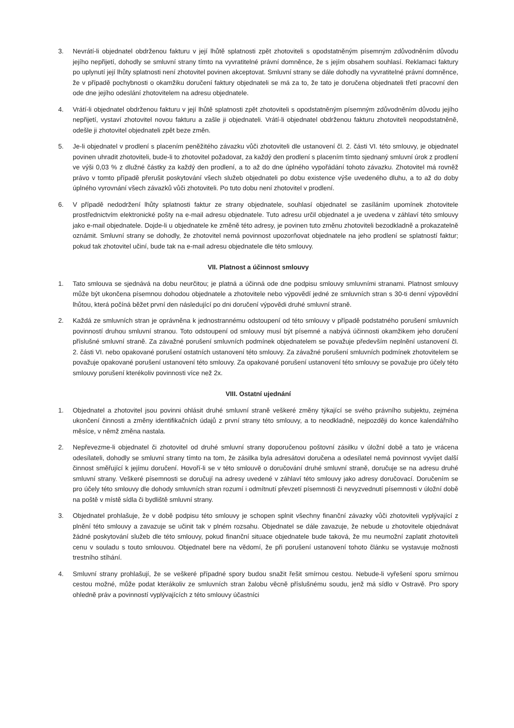3. Nevrátí-li objednatel obdrženou fakturu v její lhůtě splatnosti zpět zhotoviteli s opodstatněným písemným zdůvodněním důvodu jejího nepřijetí, dohodly se smluvní strany tímto na vyvratitelné právní domněnce, že s jejím obsahem souhlasí. Reklamaci faktury po uplynutí její lhůty splatnosti není zhotovitel povinen akceptovat. Smluvní strany se dále dohodly na vyvratitelné právní domněnce, že v případě pochybnosti o okamžiku doručení faktury objednateli se má za to, že tato je doručena objednateli třetí pracovní den ode dne jejího odeslání zhotovitelem na adresu objednatele.
4. Vrátí-li objednatel obdrženou fakturu v její lhůtě splatnosti zpět zhotoviteli s opodstatněným písemným zdůvodněním důvodu jejího nepřijetí, vystaví zhotovitel novou fakturu a zašle ji objednateli. Vrátí-li objednatel obdrženou fakturu zhotoviteli neopodstatněně, odešle ji zhotovitel objednateli zpět beze změn.
5. Je-li objednatel v prodlení s placením peněžitého závazku vůči zhotoviteli dle ustanovení čl. 2. části VI. této smlouvy, je objednatel povinen uhradit zhotoviteli, bude-li to zhotovitel požadovat, za každý den prodlení s placením tímto sjednaný smluvní úrok z prodlení ve výši 0,03 % z dlužné částky za každý den prodlení, a to až do dne úplného vypořádání tohoto závazku. Zhotovitel má rovněž právo v tomto případě přerušit poskytování všech služeb objednateli po dobu existence výše uvedeného dluhu, a to až do doby úplného vyrovnání všech závazků vůči zhotoviteli. Po tuto dobu není zhotovitel v prodlení.
6. V případě nedodržení lhůty splatnosti faktur ze strany objednatele, souhlasí objednatel se zasíláním upomínek zhotovitele prostřednictvím elektronické pošty na e-mail adresu objednatele. Tuto adresu určil objednatel a je uvedena v záhlaví této smlouvy jako e-mail objednatele. Dojde-li u objednatele ke změně této adresy, je povinen tuto změnu zhotoviteli bezodkladně a prokazatelně oznámit. Smluvní strany se dohodly, že zhotovitel nemá povinnost upozorňovat objednatele na jeho prodlení se splatností faktur; pokud tak zhotovitel učiní, bude tak na e-mail adresu objednatele dle této smlouvy.
VII. Platnost a účinnost smlouvy
1. Tato smlouva se sjednává na dobu neurčitou; je platná a účinná ode dne podpisu smlouvy smluvními stranami. Platnost smlouvy může být ukončena písemnou dohodou objednatele a zhotovitele nebo výpovědí jedné ze smluvních stran s 30-ti denní výpovědní lhůtou, která počíná běžet první den následující po dni doručení výpovědi druhé smluvní straně.
2. Každá ze smluvních stran je oprávněna k jednostrannému odstoupení od této smlouvy v případě podstatného porušení smluvních povinností druhou smluvní stranou. Toto odstoupení od smlouvy musí být písemné a nabývá účinnosti okamžikem jeho doručení příslušné smluvní straně. Za závažné porušení smluvních podmínek objednatelem se považuje především neplnění ustanovení čl. 2. části VI. nebo opakované porušení ostatních ustanovení této smlouvy. Za závažné porušení smluvních podmínek zhotovitelem se považuje opakované porušení ustanovení této smlouvy. Za opakované porušení ustanovení této smlouvy se považuje pro účely této smlouvy porušení kterékoliv povinnosti více než 2x.
VIII. Ostatní ujednání
1. Objednatel a zhotovitel jsou povinni ohlásit druhé smluvní straně veškeré změny týkající se svého právního subjektu, zejména ukončení činnosti a změny identifikačních údajů z první strany této smlouvy, a to neodkladně, nejpozději do konce kalendářního měsíce, v němž změna nastala.
2. Nepřevezme-li objednatel či zhotovitel od druhé smluvní strany doporučenou poštovní zásilku v úložní době a tato je vrácena odesílateli, dohodly se smluvní strany tímto na tom, že zásilka byla adresátovi doručena a odesílatel nemá povinnost vyvíjet další činnost směřující k jejímu doručení. Hovoří-li se v této smlouvě o doručování druhé smluvní straně, doručuje se na adresu druhé smluvní strany. Veškeré písemnosti se doručují na adresy uvedené v záhlaví této smlouvy jako adresy doručovací. Doručením se pro účely této smlouvy dle dohody smluvních stran rozumí i odmítnutí převzetí písemnosti či nevyzvednutí písemnosti v úložní době na poště v místě sídla či bydliště smluvní strany.
3. Objednatel prohlašuje, že v době podpisu této smlouvy je schopen splnit všechny finanční závazky vůči zhotoviteli vyplývající z plnění této smlouvy a zavazuje se učinit tak v plném rozsahu. Objednatel se dále zavazuje, že nebude u zhotovitele objednávat žádné poskytování služeb dle této smlouvy, pokud finanční situace objednatele bude taková, že mu neumožní zaplatit zhotoviteli cenu v souladu s touto smlouvou. Objednatel bere na vědomí, že při porušení ustanovení tohoto článku se vystavuje možnosti trestního stíhání.
4. Smluvní strany prohlašují, že se veškeré případné spory budou snažit řešit smírnou cestou. Nebude-li vyřešení sporu smírnou cestou možné, může podat kterákoliv ze smluvních stran žalobu věcně příslušnému soudu, jenž má sídlo v Ostravě. Pro spory ohledně práv a povinností vyplývajících z této smlouvy účastníci